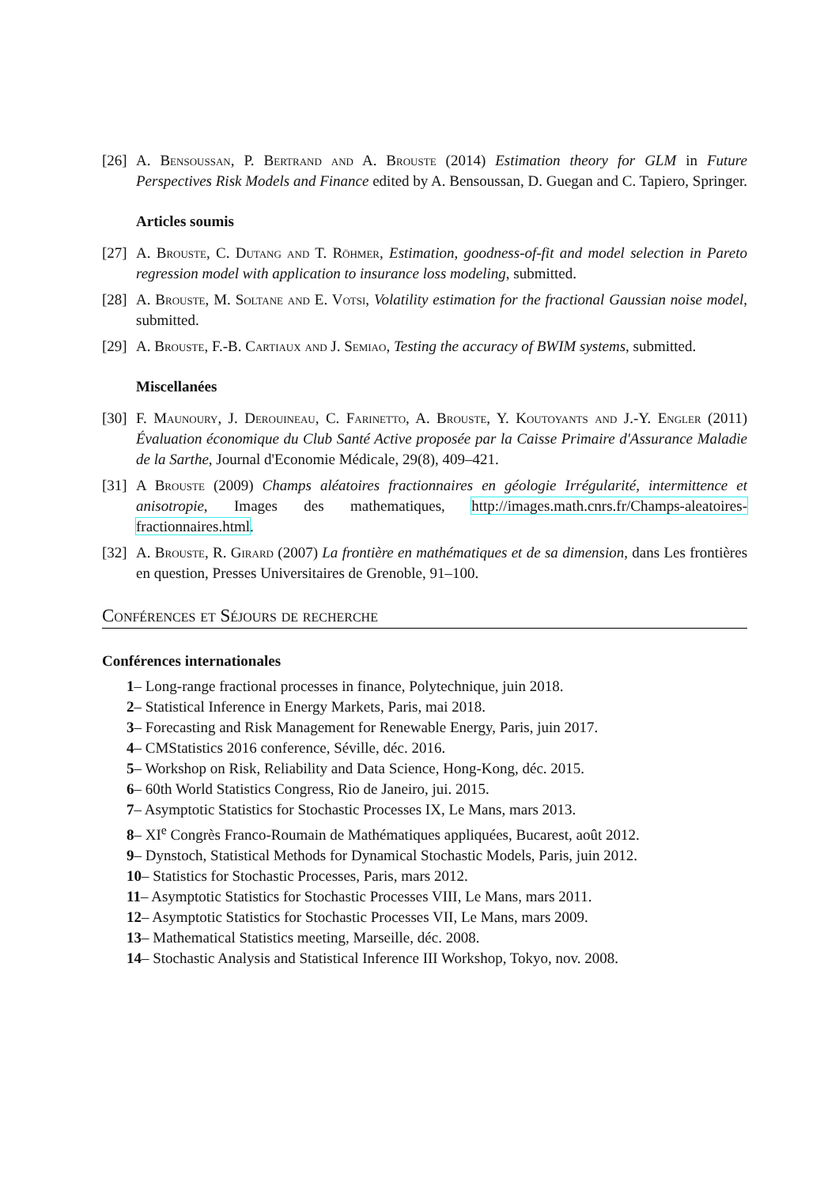[26] A. Bensoussan, P. Bertrand and A. Brouste (2014) Estimation theory for GLM in Future Perspectives Risk Models and Finance edited by A. Bensoussan, D. Guegan and C. Tapiero, Springer.
Articles soumis
[27] A. Brouste, C. Dutang and T. Röhmer, Estimation, goodness-of-fit and model selection in Pareto regression model with application to insurance loss modeling, submitted.
[28] A. Brouste, M. Soltane and E. Votsi, Volatility estimation for the fractional Gaussian noise model, submitted.
[29] A. Brouste, F.-B. Cartiaux and J. Semiao, Testing the accuracy of BWIM systems, submitted.
Miscellanées
[30] F. Maunoury, J. Derouineau, C. Farinetto, A. Brouste, Y. Koutoyants and J.-Y. Engler (2011) Évaluation économique du Club Santé Active proposée par la Caisse Primaire d'Assurance Maladie de la Sarthe, Journal d'Economie Médicale, 29(8), 409–421.
[31] A Brouste (2009) Champs aléatoires fractionnaires en géologie Irrégularité, intermittence et anisotropie, Images des mathematiques, http://images.math.cnrs.fr/Champs-aleatoires-fractionnaires.html.
[32] A. Brouste, R. Girard (2007) La frontière en mathématiques et de sa dimension, dans Les frontières en question, Presses Universitaires de Grenoble, 91–100.
Conférences et Séjours de recherche
Conférences internationales
1– Long-range fractional processes in finance, Polytechnique, juin 2018.
2– Statistical Inference in Energy Markets, Paris, mai 2018.
3– Forecasting and Risk Management for Renewable Energy, Paris, juin 2017.
4– CMStatistics 2016 conference, Séville, déc. 2016.
5– Workshop on Risk, Reliability and Data Science, Hong-Kong, déc. 2015.
6– 60th World Statistics Congress, Rio de Janeiro, jui. 2015.
7– Asymptotic Statistics for Stochastic Processes IX, Le Mans, mars 2013.
8– XI<sup>e</sup> Congrès Franco-Roumain de Mathématiques appliquées, Bucarest, août 2012.
9– Dynstoch, Statistical Methods for Dynamical Stochastic Models, Paris, juin 2012.
10– Statistics for Stochastic Processes, Paris, mars 2012.
11– Asymptotic Statistics for Stochastic Processes VIII, Le Mans, mars 2011.
12– Asymptotic Statistics for Stochastic Processes VII, Le Mans, mars 2009.
13– Mathematical Statistics meeting, Marseille, déc. 2008.
14– Stochastic Analysis and Statistical Inference III Workshop, Tokyo, nov. 2008.